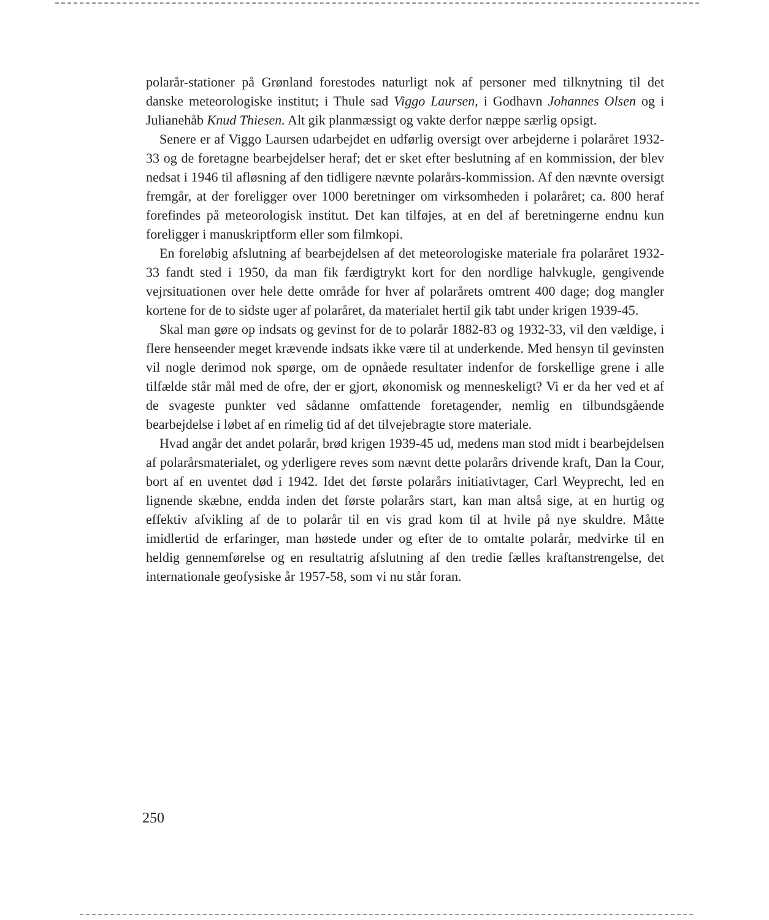polarår-stationer på Grønland forestodes naturligt nok af personer med tilknytning til det danske meteorologiske institut; i Thule sad Viggo Laursen, i Godhavn Johannes Olsen og i Julianehåb Knud Thiesen. Alt gik planmæssigt og vakte derfor næppe særlig opsigt.
Senere er af Viggo Laursen udarbejdet en udførlig oversigt over arbejderne i polaråret 1932-33 og de foretagne bearbejdelser heraf; det er sket efter beslutning af en kommission, der blev nedsat i 1946 til afløsning af den tidligere nævnte polarårs-kommission. Af den nævnte oversigt fremgår, at der foreligger over 1000 beretninger om virksomheden i polaråret; ca. 800 heraf forefindes på meteorologisk institut. Det kan tilføjes, at en del af beretningerne endnu kun foreligger i manuskriptform eller som filmkopi.
En foreløbig afslutning af bearbejdelsen af det meteorologiske materiale fra polaråret 1932-33 fandt sted i 1950, da man fik færdigtrykt kort for den nordlige halvkugle, gengivende vejrsituationen over hele dette område for hver af polarårets omtrent 400 dage; dog mangler kortene for de to sidste uger af polaråret, da materialet hertil gik tabt under krigen 1939-45.
Skal man gøre op indsats og gevinst for de to polarår 1882-83 og 1932-33, vil den vældige, i flere henseender meget krævende indsats ikke være til at underkende. Med hensyn til gevinsten vil nogle derimod nok spørge, om de opnåede resultater indenfor de forskellige grene i alle tilfælde står mål med de ofre, der er gjort, økonomisk og menneskeligt? Vi er da her ved et af de svageste punkter ved sådanne omfattende foretagender, nemlig en tilbundsgående bearbejdelse i løbet af en rimelig tid af det tilvejebragte store materiale.
Hvad angår det andet polarår, brød krigen 1939-45 ud, medens man stod midt i bearbejdelsen af polarårsmaterialet, og yderligere reves som nævnt dette polarårs drivende kraft, Dan la Cour, bort af en uventet død i 1942. Idet det første polarårs initiativtager, Carl Weyprecht, led en lignende skæbne, endda inden det første polarårs start, kan man altså sige, at en hurtig og effektiv afvikling af de to polarår til en vis grad kom til at hvile på nye skuldre. Måtte imidlertid de erfaringer, man høstede under og efter de to omtalte polarår, medvirke til en heldig gennemførelse og en resultatrig afslutning af den tredie fælles kraftanstrengelse, det internationale geofysiske år 1957-58, som vi nu står foran.
250